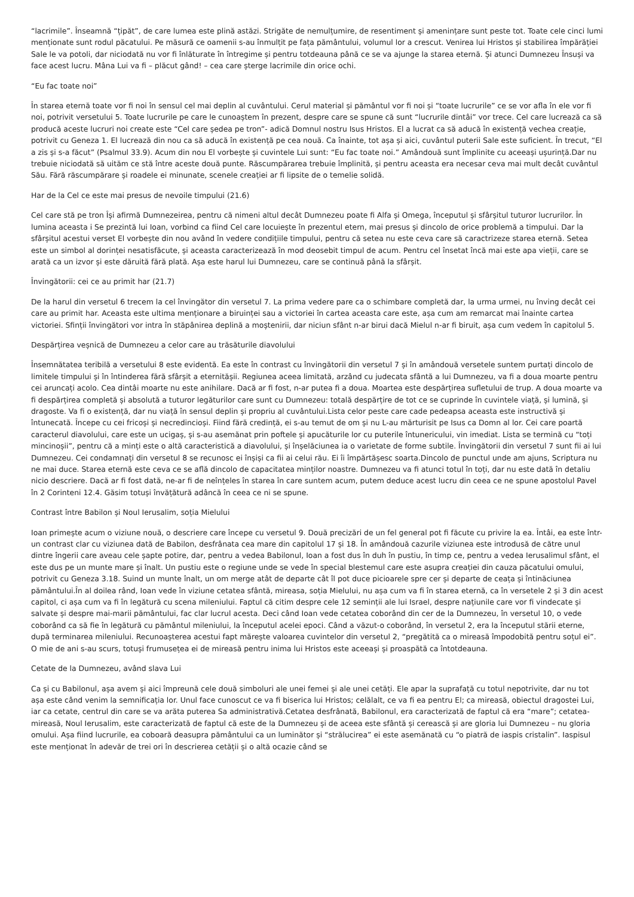“lacrimile”. Înseamnă “țipăt”, de care lumea este plină astăzi. Strigăte de nemulțumire, de resentiment și amenințare sunt peste tot. Toate cele cinci lumi menționate sunt rodul păcatului. Pe măsură ce oamenii s-au înmulțit pe fața pământului, volumul lor a crescut. Venirea lui Hristos și stabilirea împărăției Sale le va potoli, dar niciodată nu vor fi înlăturate în întregime și pentru totdeauna până ce se va ajunge la starea eternă. Și atunci Dumnezeu Însuși va face acest lucru. Mâna Lui va fi – plăcut gând! – cea care șterge lacrimile din orice ochi.
“Eu fac toate noi”
În starea eternă toate vor fi noi în sensul cel mai deplin al cuvântului. Cerul material și pământul vor fi noi și “toate lucrurile” ce se vor afla în ele vor fi noi, potrivit versetului 5. Toate lucrurile pe care le cunoaștem în prezent, despre care se spune că sunt “lucrurile dintâi” vor trece. Cel care lucrează ca să producă aceste lucruri noi create este “Cel care ședea pe tron”- adică Domnul nostru Isus Hristos. El a lucrat ca să aducă în existență vechea creație, potrivit cu Geneza 1. El lucrează din nou ca să aducă în existență pe cea nouă. Ca înainte, tot așa și aici, cuvântul puterii Sale este suficient. În trecut, “El a zis și s-a făcut” (Psalmul 33.9). Acum din nou El vorbește și cuvintele Lui sunt: “Eu fac toate noi.” Amândouă sunt împlinite cu aceeași ușurință.Dar nu trebuie niciodată să uităm ce stă între aceste două punte. Răscumpărarea trebuie împlinită, și pentru aceasta era necesar ceva mai mult decât cuvântul Său. Fără răscumpărare și roadele ei minunate, scenele creației ar fi lipsite de o temelie solidă.
Har de la Cel ce este mai presus de nevoile timpului (21.6)
Cel care stă pe tron Își afirmă Dumnezeirea, pentru că nimeni altul decât Dumnezeu poate fi Alfa și Omega, începutul și sfârșitul tuturor lucrurilor. În lumina aceasta i Se prezintă lui Ioan, vorbind ca fiind Cel care locuiește în prezentul etern, mai presus și dincolo de orice problemă a timpului. Dar la sfârșitul acestui verset El vorbește din nou având în vedere condițiile timpului, pentru că setea nu este ceva care să caractrizeze starea eternă. Setea este un simbol al dorinței nesatisfăcute, și aceasta caracterizează în mod deosebit timpul de acum. Pentru cel însetat încă mai este apa vieții, care se arată ca un izvor și este dăruită fără plată. Așa este harul lui Dumnezeu, care se continuă până la sfârșit.
Învingătorii: cei ce au primit har (21.7)
De la harul din versetul 6 trecem la cel învingător din versetul 7. La prima vedere pare ca o schimbare completă dar, la urma urmei, nu înving decât cei care au primit har. Aceasta este ultima menționare a biruinței sau a victoriei în cartea aceasta care este, așa cum am remarcat mai înainte cartea victoriei. Sfinții învingători vor intra în stăpânirea deplină a moștenirii, dar niciun sfânt n-ar birui dacă Mielul n-ar fi biruit, așa cum vedem în capitolul 5.
Despărțirea veșnică de Dumnezeu a celor care au trăsăturile diavolului
Însemnătatea teribilă a versetului 8 este evidentă. Ea este în contrast cu învingătorii din versetul 7 și în amândouă versetele suntem purtați dincolo de limitele timpului și în întinderea fără sfârșit a eternitășii. Regiunea aceea limitată, arzând cu judecata sfântă a lui Dumnezeu, va fi a doua moarte pentru cei aruncați acolo. Cea dintâi moarte nu este anihilare. Dacă ar fi fost, n-ar putea fi a doua. Moartea este despărțirea sufletului de trup. A doua moarte va fi despărțirea completă și absolută a tuturor legăturilor care sunt cu Dumnezeu: totală despărțire de tot ce se cuprinde în cuvintele viață, și lumină, și dragoste. Va fi o existență, dar nu viață în sensul deplin și propriu al cuvântului.Lista celor peste care cade pedeapsa aceasta este instructivă și întunecată. Începe cu cei fricoși și necredincioși. Fiind fără credință, ei s-au temut de om și nu L-au mărturisit pe Isus ca Domn al lor. Cei care poartă caracterul diavolului, care este un ucigaș, și s-au asemănat prin poftele și apucăturile lor cu puterile întunericului, vin imediat. Lista se termină cu “toți mincinoșii”, pentru că a minți este o altă caracteristică a diavolului, și înșelăciunea ia o varietate de forme subtile. Învingătorii din versetul 7 sunt fii ai lui Dumnezeu. Cei condamnați din versetul 8 se recunosc ei înșiși ca fii ai celui rău. Ei îi împărtășesc soarta.Dincolo de punctul unde am ajuns, Scriptura nu ne mai duce. Starea eternă este ceva ce se află dincolo de capacitatea minților noastre. Dumnezeu va fi atunci totul în toți, dar nu este dată în detaliu nicio descriere. Dacă ar fi fost dată, ne-ar fi de neînțeles în starea în care suntem acum, putem deduce acest lucru din ceea ce ne spune apostolul Pavel în 2 Corinteni 12.4. Găsim totuși învățătură adâncă în ceea ce ni se spune.
Contrast între Babilon și Noul Ierusalim, soția Mielului
Ioan primește acum o viziune nouă, o descriere care începe cu versetul 9. Două precizări de un fel general pot fi făcute cu privire la ea. Întâi, ea este într-un contrast clar cu viziunea dată de Babilon, desfrânata cea mare din capitolul 17 și 18. În amândouă cazurile viziunea este introdusă de către unul dintre îngerii care aveau cele șapte potire, dar, pentru a vedea Babilonul, Ioan a fost dus în duh în pustiu, în timp ce, pentru a vedea Ierusalimul sfânt, el este dus pe un munte mare și înalt. Un pustiu este o regiune unde se vede în special blestemul care este asupra creației din cauza păcatului omului, potrivit cu Geneza 3.18. Suind un munte înalt, un om merge atât de departe cât îl pot duce picioarele spre cer și departe de ceața și întinăciunea pământului.În al doilea rând, Ioan vede în viziune cetatea sfântă, mireasa, soția Mielului, nu așa cum va fi în starea eternă, ca în versetele 2 și 3 din acest capitol, ci așa cum va fi în legătură cu scena mileniului. Faptul că citim despre cele 12 seminții ale lui Israel, despre națiunile care vor fi vindecate și salvate și despre mai-marii pământului, fac clar lucrul acesta. Deci când Ioan vede cetatea coborând din cer de la Dumnezeu, în versetul 10, o vede coborând ca să fie în legătură cu pământul mileniului, la începutul acelei epoci. Când a văzut-o coborând, în versetul 2, era la începutul stării eterne, după terminarea mileniului. Recunoașterea acestui fapt mărește valoarea cuvintelor din versetul 2, “pregătită ca o mireasă împodobită pentru soțul ei”. O mie de ani s-au scurs, totuși frumusețea ei de mireasă pentru inima lui Hristos este aceeași și proaspătă ca întotdeauna.
Cetate de la Dumnezeu, având slava Lui
Ca și cu Babilonul, așa avem și aici împreună cele două simboluri ale unei femei și ale unei cetăți. Ele apar la suprafață cu totul nepotrivite, dar nu tot așa este când venim la semnificația lor. Unul face cunoscut ce va fi biserica lui Hristos; celălalt, ce va fi ea pentru El; ca mireasă, obiectul dragostei Lui, iar ca cetate, centrul din care se va arăta puterea Sa administrativă.Cetatea desfrânată, Babilonul, era caracterizată de faptul că era “mare”; cetatea-mireasă, Noul Ierusalim, este caracterizată de faptul că este de la Dumnezeu și de aceea este sfântă și cerească și are gloria lui Dumnezeu – nu gloria omului. Așa fiind lucrurile, ea coboară deasupra pământului ca un luminător și “strălucirea” ei este asemănată cu “o piatră de iaspis cristalin”. Iaspisul este menționat în adevăr de trei ori în descrierea cetății și o altă ocazie când se